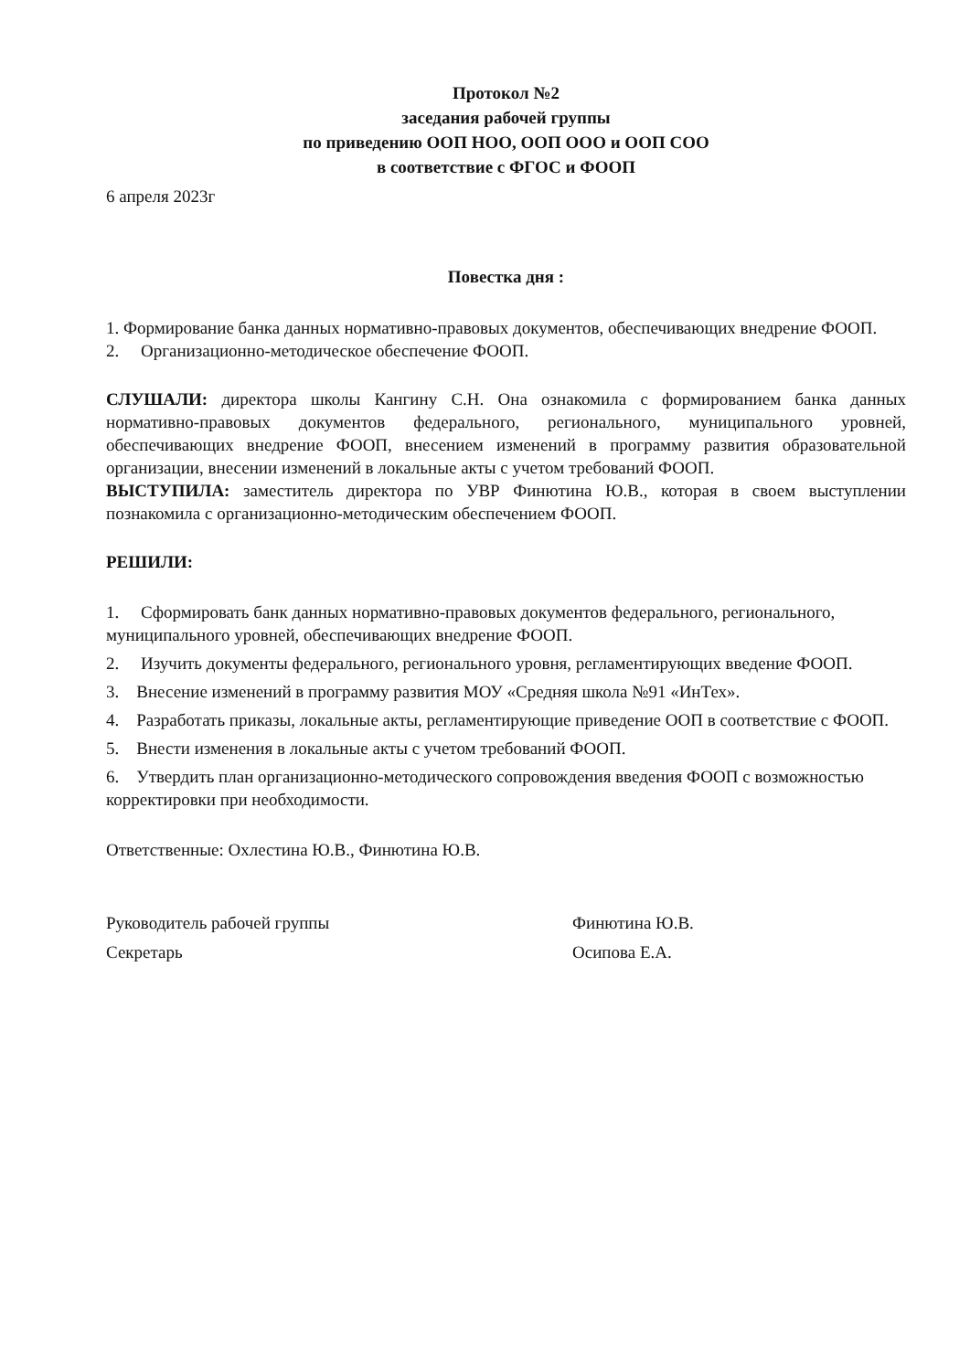Протокол №2
заседания рабочей группы
по приведению ООП НОО, ООП ООО и ООП СОО
в соответствие с ФГОС и ФООП
6 апреля 2023г
Повестка дня :
1. Формирование банка данных нормативно-правовых документов, обеспечивающих внедрение ФООП.
2. Организационно-методическое обеспечение ФООП.
СЛУШАЛИ: директора школы Кангину С.Н. Она ознакомила с формированием банка данных нормативно-правовых документов федерального, регионального, муниципального уровней, обеспечивающих внедрение ФООП, внесением изменений в программу развития образовательной организации, внесении изменений в локальные акты с учетом требований ФООП.
ВЫСТУПИЛА: заместитель директора по УВР Финютина Ю.В., которая в своем выступлении познакомила с организационно-методическим обеспечением ФООП.
РЕШИЛИ:
1. Сформировать банк данных нормативно-правовых документов федерального, регионального, муниципального уровней, обеспечивающих внедрение ФООП.
2. Изучить документы федерального, регионального уровня, регламентирующих введение ФООП.
3. Внесение изменений в программу развития МОУ «Средняя школа №91 «ИнТех».
4. Разработать приказы, локальные акты, регламентирующие приведение ООП в соответствие с ФООП.
5. Внести изменения в локальные акты с учетом требований ФООП.
6. Утвердить план организационно-методического сопровождения введения ФООП с возможностью корректировки при необходимости.
Ответственные: Охлестина Ю.В., Финютина Ю.В.
Руководитель рабочей группы
Секретарь
Финютина Ю.В.
Осипова Е.А.